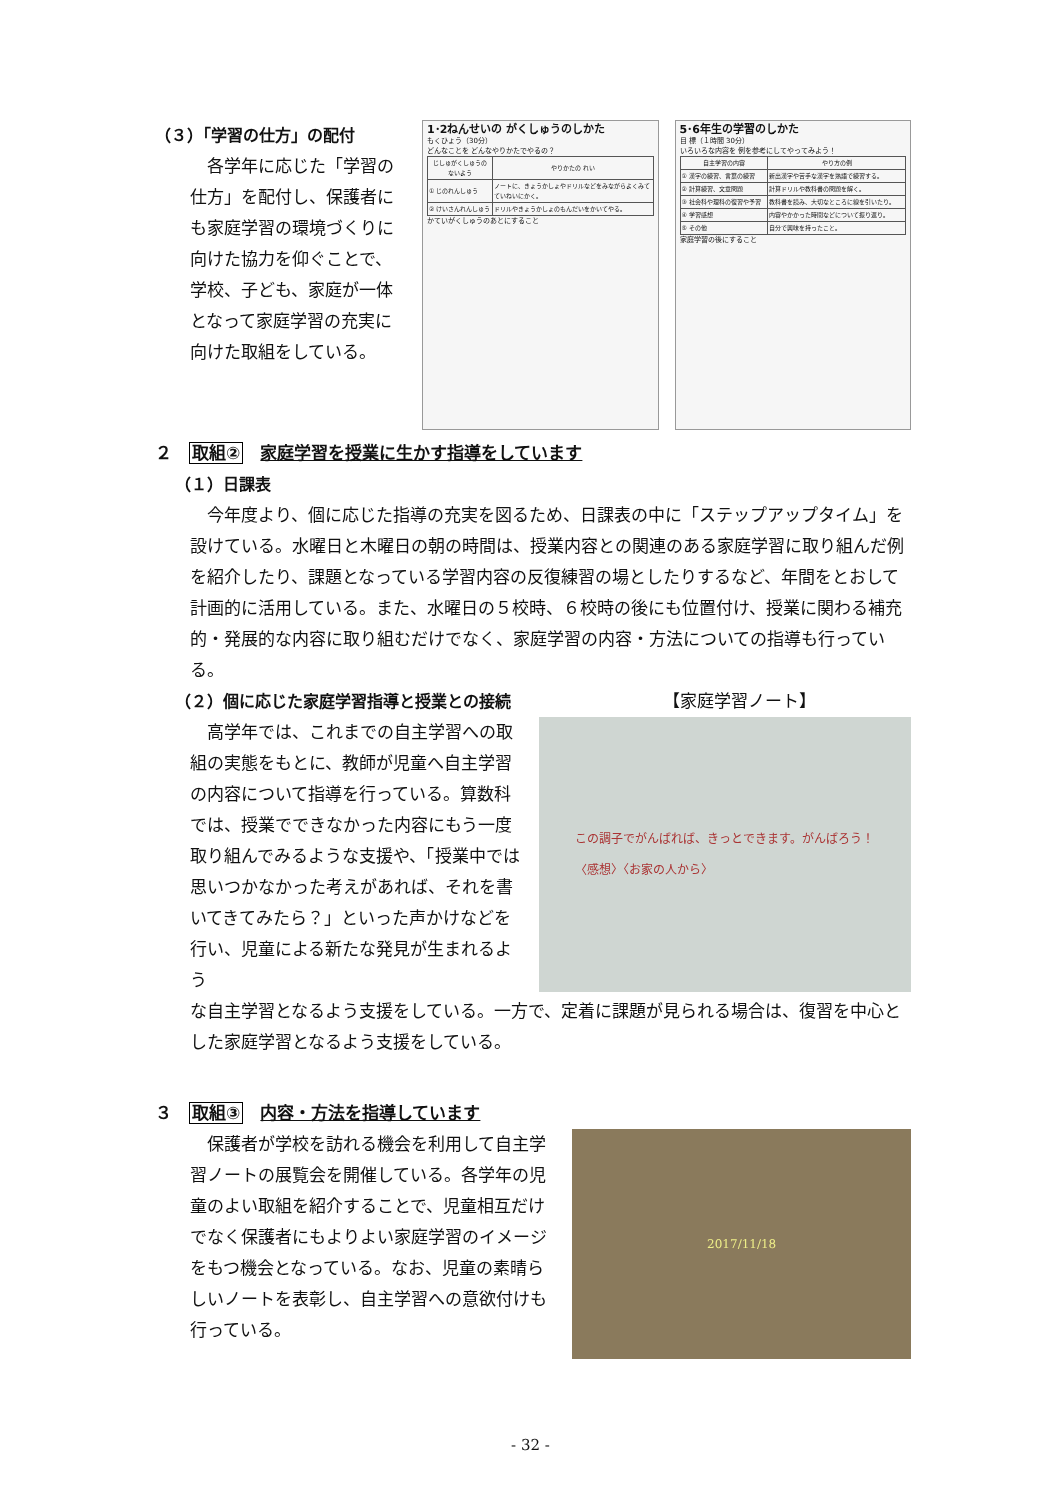（３）「学習の仕方」の配付
各学年に応じた「学習の仕方」を配付し、保護者にも家庭学習の環境づくりに向けた協力を仰ぐことで、学校、子ども、家庭が一体となって家庭学習の充実に向けた取組をしている。
1･2ねんせいの がくしゅうのしかた
もくひょう（30分）
どんなことを どんなやりかたでやるの？
| じしゅがくしゅうの ないよう | やりかたの れい |
| --- | --- |
| ① じのれんしゅう | ノートに、きょうかしょやドリルなどをみながらよくみて ていねいにかく。 |
| ② けいさんれんしゅう | ドリルやきょうかしょのもんだいをかいてやる。 |
かていがくしゅうのあとにすること
5･6年生の学習のしかた
目 標（１時間 30分）
いろいろな内容を 例を参考にしてやってみよう！
| 自主学習の内容 | やり方の例 |
| --- | --- |
| ① 漢字の練習、言葉の練習 | 新出漢字や苦手な漢字を熟語で練習する。 |
| ② 計算練習、文章問題 | 計算ドリルや教科書の問題を解く。 |
| ③ 社会科や理科の復習や予習 | 教科書を読み、大切なところに線を引いたり。 |
| ④ 学習感想 | 内容やかかった時間などについて振り返り。 |
| ⑤ その他 | 自分で興味を持ったこと。 |
家庭学習の後にすること
２　取組②　家庭学習を授業に生かす指導をしています
（１）日課表
今年度より、個に応じた指導の充実を図るため、日課表の中に「ステップアップタイム」を設けている。水曜日と木曜日の朝の時間は、授業内容との関連のある家庭学習に取り組んだ例を紹介したり、課題となっている学習内容の反復練習の場としたりするなど、年間をとおして計画的に活用している。また、水曜日の５校時、６校時の後にも位置付け、授業に関わる補充的・発展的な内容に取り組むだけでなく、家庭学習の内容・方法についての指導も行っている。
（２）個に応じた家庭学習指導と授業との接続
【家庭学習ノート】
高学年では、これまでの自主学習への取組の実態をもとに、教師が児童へ自主学習の内容について指導を行っている。算数科では、授業でできなかった内容にもう一度取り組んでみるような支援や、「授業中では思いつかなかった考えがあれば、それを書いてきてみたら？」といった声かけなどを行い、児童による新たな発見が生まれるよう
この調子でがんばれば、きっとできます。がんばろう！
〈感想〉〈お家の人から〉
な自主学習となるよう支援をしている。一方で、定着に課題が見られる場合は、復習を中心とした家庭学習となるよう支援をしている。
３　取組③　内容・方法を指導しています
保護者が学校を訪れる機会を利用して自主学習ノートの展覧会を開催している。各学年の児童のよい取組を紹介することで、児童相互だけでなく保護者にもよりよい家庭学習のイメージをもつ機会となっている。なお、児童の素晴らしいノートを表彰し、自主学習への意欲付けも行っている。
2017/11/18
- 32 -